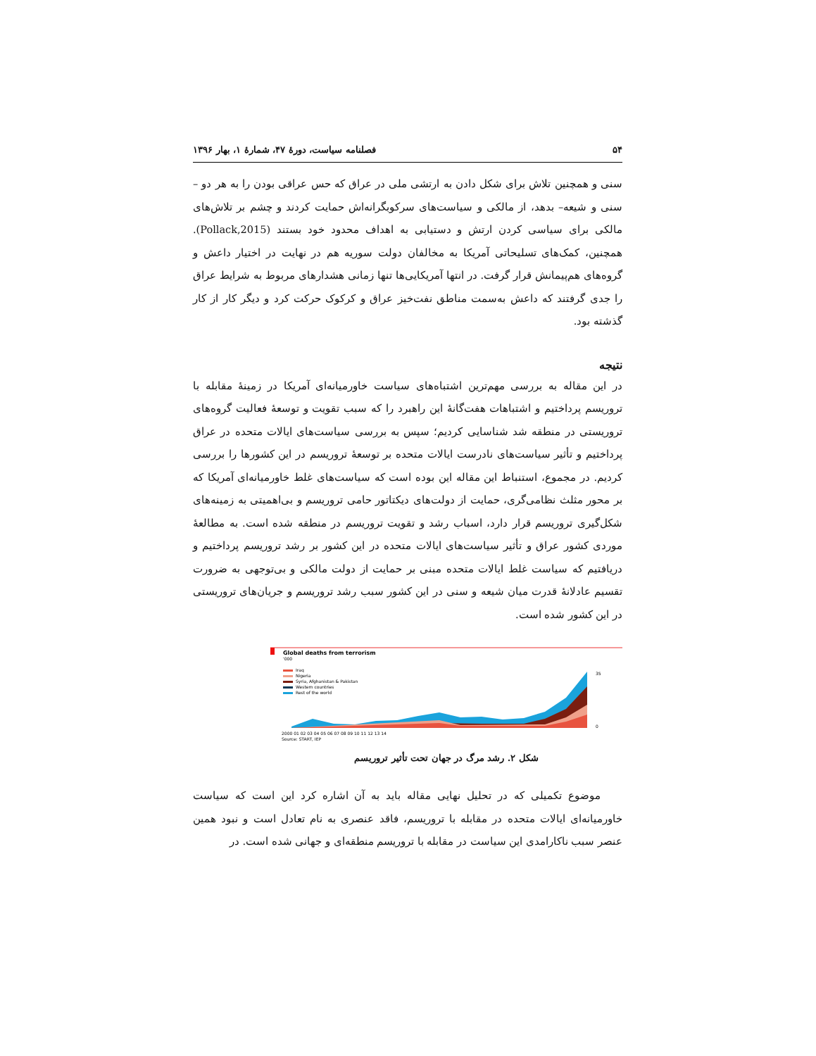۵۴ فصلنامه سیاست، دورهٔ ۴۷، شمارهٔ ۱، بهار ۱۳۹۶
سنی و همچنین تلاش برای شکل دادن به ارتشی ملی در عراق که حس عراقی بودن را به هر دو – سنی و شیعه– بدهد، از مالکی و سیاست‌های سرکوبگرانه‌اش حمایت کردند و چشم بر تلاش‌های مالکی برای سیاسی کردن ارتش و دستیابی به اهداف محدود خود بستند (Pollack,2015). همچنین، کمک‌های تسلیحاتی آمریکا به مخالفان دولت سوریه هم در نهایت در اختیار داعش و گروه‌های هم‌پیمانش قرار گرفت. در انتها آمریکایی‌ها تنها زمانی هشدارهای مربوط به شرایط عراق را جدی گرفتند که داعش به‌سمت مناطق نفت‌خیز عراق و کرکوک حرکت کرد و دیگر کار از کار گذشته بود.
نتیجه
در این مقاله به بررسی مهم‌ترین اشتباه‌های سیاست خاورمیانه‌ای آمریکا در زمینهٔ مقابله با تروریسم پرداختیم و اشتباهات هفت‌گانهٔ این راهبرد را که سبب تقویت و توسعهٔ فعالیت گروه‌های تروریستی در منطقه شد شناسایی کردیم؛ سپس به بررسی سیاست‌های ایالات متحده در عراق پرداختیم و تأثیر سیاست‌های نادرست ایالات متحده بر توسعهٔ تروریسم در این کشورها را بررسی کردیم. در مجموع، استنباط این مقاله این بوده است که سیاست‌های غلط خاورمیانه‌ای آمریکا که بر محور مثلث نظامی‌گری، حمایت از دولت‌های دیکتاتور حامی تروریسم و بی‌اهمیتی به زمینه‌های شکل‌گیری تروریسم قرار دارد، اسباب رشد و تقویت تروریسم در منطقه شده است. به مطالعهٔ موردی کشور عراق و تأثیر سیاست‌های ایالات متحده در این کشور بر رشد تروریسم پرداختیم و دریافتیم که سیاست غلط ایالات متحده مبنی بر حمایت از دولت مالکی و بی‌توجهی به ضرورت تقسیم عادلانهٔ قدرت میان شیعه و سنی در این کشور سبب رشد تروریسم و جریان‌های تروریستی در این کشور شده است.
Global deaths from terrorism
'000
Iraq
Nigeria
Syria, Afghanistan & Pakistan
Western countries
Rest of the world
2000 01 02 03 04 05 06 07 08 09 10 11 12 13 14
Source: START, IEP
35
0
شکل ۲. رشد مرگ در جهان تحت تأثیر تروریسم
موضوع تکمیلی که در تحلیل نهایی مقاله باید به آن اشاره کرد این است که سیاست خاورمیانه‌ای ایالات متحده در مقابله با تروریسم، فاقد عنصری به نام تعادل است و نبود همین عنصر سبب ناکارامدی این سیاست در مقابله با تروریسم منطقه‌ای و جهانی شده است. در